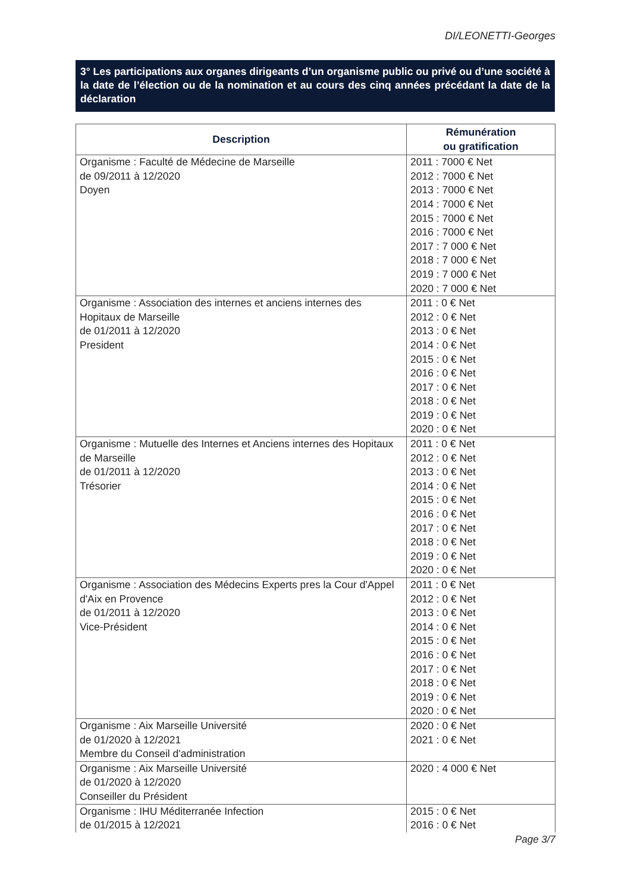DI/LEONETTI-Georges
3° Les participations aux organes dirigeants d’un organisme public ou privé ou d’une société à la date de l’élection ou de la nomination et au cours des cinq années précédant la date de la déclaration
| Description | Rémunération ou gratification |
| --- | --- |
| Organisme : Faculté de Médecine de Marseille de 09/2011 à 12/2020 Doyen | 2011 : 7000 € Net 2012 : 7000 € Net 2013 : 7000 € Net 2014 : 7000 € Net 2015 : 7000 € Net 2016 : 7000 € Net 2017 : 7 000 € Net 2018 : 7 000 € Net 2019 : 7 000 € Net 2020 : 7 000 € Net |
| Organisme : Association des internes et anciens internes des Hopitaux de Marseille de 01/2011 à 12/2020 President | 2011 : 0 € Net 2012 : 0 € Net 2013 : 0 € Net 2014 : 0 € Net 2015 : 0 € Net 2016 : 0 € Net 2017 : 0 € Net 2018 : 0 € Net 2019 : 0 € Net 2020 : 0 € Net |
| Organisme : Mutuelle des Internes et Anciens internes des Hopitaux de Marseille de 01/2011 à 12/2020 Trésorier | 2011 : 0 € Net 2012 : 0 € Net 2013 : 0 € Net 2014 : 0 € Net 2015 : 0 € Net 2016 : 0 € Net 2017 : 0 € Net 2018 : 0 € Net 2019 : 0 € Net 2020 : 0 € Net |
| Organisme : Association des Médecins Experts pres la Cour d'Appel d'Aix en Provence de 01/2011 à 12/2020 Vice-Président | 2011 : 0 € Net 2012 : 0 € Net 2013 : 0 € Net 2014 : 0 € Net 2015 : 0 € Net 2016 : 0 € Net 2017 : 0 € Net 2018 : 0 € Net 2019 : 0 € Net 2020 : 0 € Net |
| Organisme : Aix Marseille Université de 01/2020 à 12/2021 Membre du Conseil d'administration | 2020 : 0 € Net 2021 : 0 € Net |
| Organisme : Aix Marseille Université de 01/2020 à 12/2020 Conseiller du Président | 2020 : 4 000 € Net |
| Organisme : IHU Méditerranée Infection de 01/2015 à 12/2021 | 2015 : 0 € Net 2016 : 0 € Net |
Page 3/7